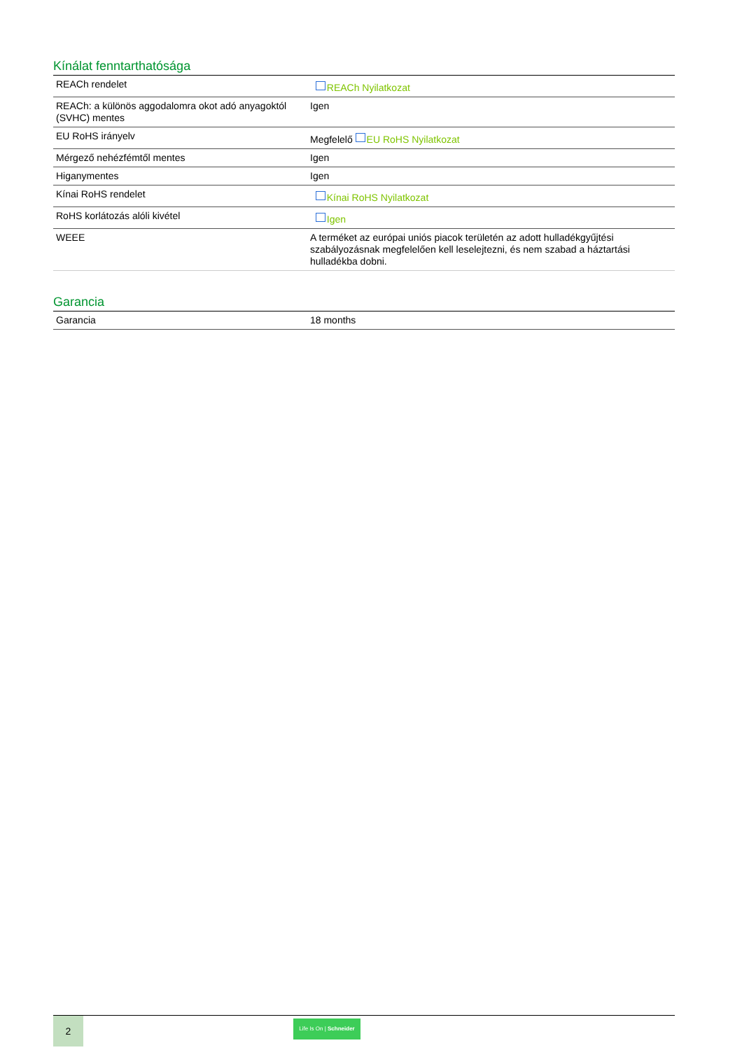Kínálat fenntarthatósága
| REACh rendelet | REACh Nyilatkozat |
| REACh: a különös aggodalomra okot adó anyagoktól (SVHC) mentes | Igen |
| EU RoHS irányelv | Megfelelő EU RoHS Nyilatkozat |
| Mérgező nehézfémtől mentes | Igen |
| Higanymentes | Igen |
| Kínai RoHS rendelet | Kínai RoHS Nyilatkozat |
| RoHS korlátozás alóli kivétel | Igen |
| WEEE | A terméket az európai uniós piacok területén az adott hulladékgyűjtési szabályozásnak megfelelően kell leselejtezni, és nem szabad a háztartási hulladékba dobni. |
Garancia
| Garancia | 18 months |
2
Life Is On | Schneider